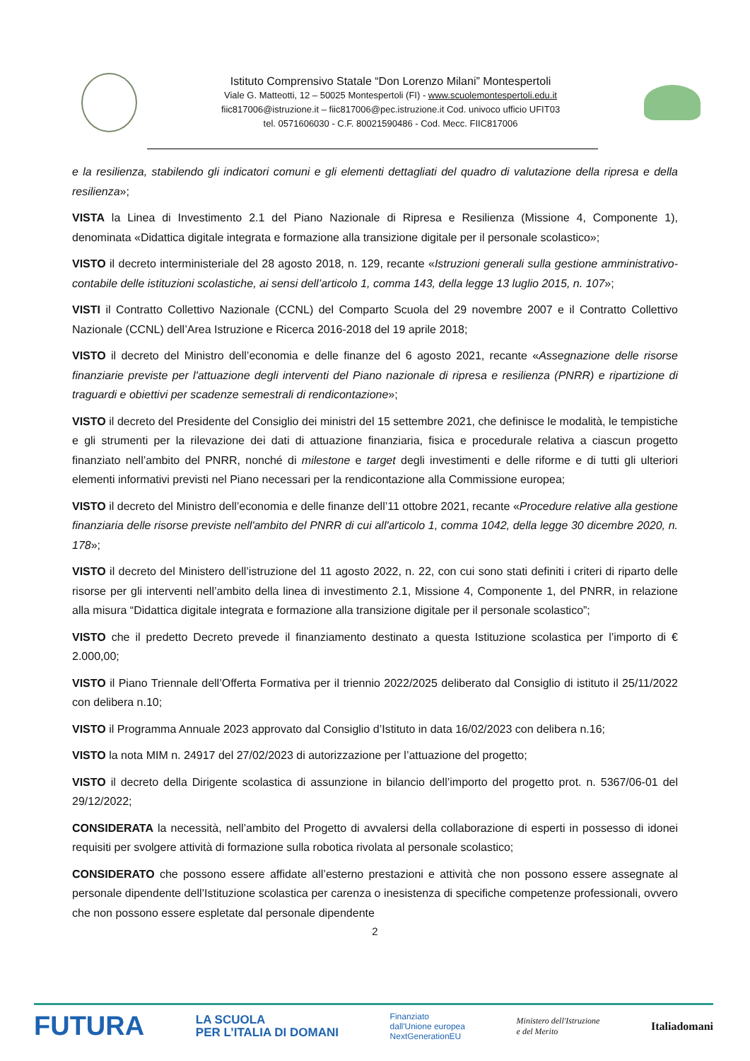Istituto Comprensivo Statale “Don Lorenzo Milani” Montespertoli
Viale G. Matteotti, 12 – 50025 Montespertoli (FI) - www.scuolemontespertoli.edu.it
fiic817006@istruzione.it – fiic817006@pec.istruzione.it Cod. univoco ufficio UFIT03
tel. 0571606030 - C.F. 80021590486 - Cod. Mecc. FIIC817006
e la resilienza, stabilendo gli indicatori comuni e gli elementi dettagliati del quadro di valutazione della ripresa e della resilienza»;
VISTA la Linea di Investimento 2.1 del Piano Nazionale di Ripresa e Resilienza (Missione 4, Componente 1), denominata «Didattica digitale integrata e formazione alla transizione digitale per il personale scolastico»;
VISTO il decreto interministeriale del 28 agosto 2018, n. 129, recante «Istruzioni generali sulla gestione amministrativo-contabile delle istituzioni scolastiche, ai sensi dell’articolo 1, comma 143, della legge 13 luglio 2015, n. 107»;
VISTI il Contratto Collettivo Nazionale (CCNL) del Comparto Scuola del 29 novembre 2007 e il Contratto Collettivo Nazionale (CCNL) dell’Area Istruzione e Ricerca 2016-2018 del 19 aprile 2018;
VISTO il decreto del Ministro dell’economia e delle finanze del 6 agosto 2021, recante «Assegnazione delle risorse finanziarie previste per l'attuazione degli interventi del Piano nazionale di ripresa e resilienza (PNRR) e ripartizione di traguardi e obiettivi per scadenze semestrali di rendicontazione»;
VISTO il decreto del Presidente del Consiglio dei ministri del 15 settembre 2021, che definisce le modalità, le tempistiche e gli strumenti per la rilevazione dei dati di attuazione finanziaria, fisica e procedurale relativa a ciascun progetto finanziato nell’ambito del PNRR, nonché di milestone e target degli investimenti e delle riforme e di tutti gli ulteriori elementi informativi previsti nel Piano necessari per la rendicontazione alla Commissione europea;
VISTO il decreto del Ministro dell’economia e delle finanze dell’11 ottobre 2021, recante «Procedure relative alla gestione finanziaria delle risorse previste nell'ambito del PNRR di cui all'articolo 1, comma 1042, della legge 30 dicembre 2020, n. 178»;
VISTO il decreto del Ministero dell’istruzione del 11 agosto 2022, n. 22, con cui sono stati definiti i criteri di riparto delle risorse per gli interventi nell’ambito della linea di investimento 2.1, Missione 4, Componente 1, del PNRR, in relazione alla misura “Didattica digitale integrata e formazione alla transizione digitale per il personale scolastico”;
VISTO che il predetto Decreto prevede il finanziamento destinato a questa Istituzione scolastica per l’importo di € 2.000,00;
VISTO il Piano Triennale dell’Offerta Formativa per il triennio 2022/2025 deliberato dal Consiglio di istituto il 25/11/2022 con delibera n.10;
VISTO il Programma Annuale 2023 approvato dal Consiglio d’Istituto in data 16/02/2023 con delibera n.16;
VISTO la nota MIM n. 24917 del 27/02/2023 di autorizzazione per l’attuazione del progetto;
VISTO il decreto della Dirigente scolastica di assunzione in bilancio dell’importo del progetto prot. n. 5367/06-01 del 29/12/2022;
CONSIDERATA la necessità, nell’ambito del Progetto di avvalersi della collaborazione di esperti in possesso di idonei requisiti per svolgere attività di formazione sulla robotica rivolata al personale scolastico;
CONSIDERATO che possono essere affidate all’esterno prestazioni e attività che non possono essere assegnate al personale dipendente dell’Istituzione scolastica per carenza o inesistenza di specifiche competenze professionali, ovvero che non possono essere espletate dal personale dipendente
2
FUTURA LA SCUOLA
PER L’ITALIA DI DOMANI Finanziato
dall'Unione europea
NextGenerationEU Ministero dell'Istruzione
e del Merito Italiadomani